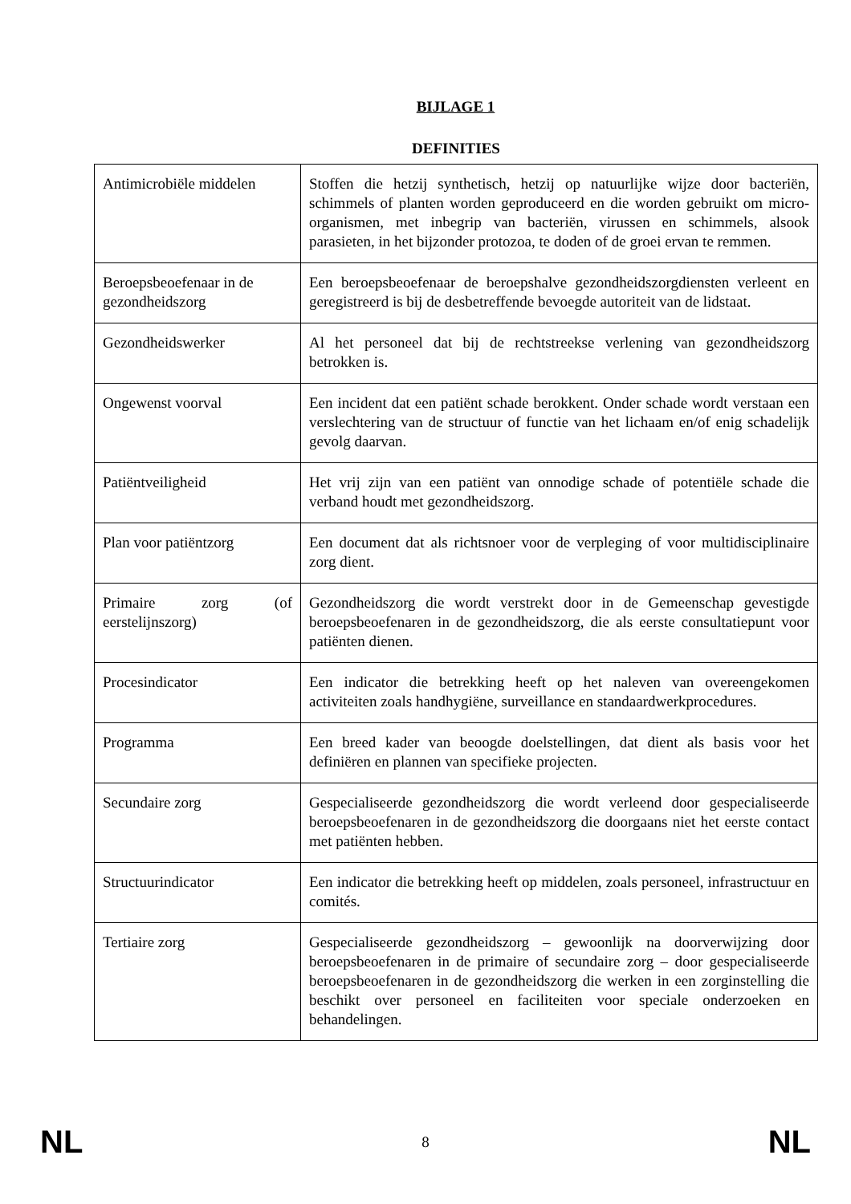BIJLAGE 1
DEFINITIES
| Antimicrobiële middelen | Stoffen die hetzij synthetisch, hetzij op natuurlijke wijze door bacteriën, schimmels of planten worden geproduceerd en die worden gebruikt om micro-organismen, met inbegrip van bacteriën, virussen en schimmels, alsook parasieten, in het bijzonder protozoa, te doden of de groei ervan te remmen. |
| Beroepsbeoefenaar in de gezondheidszorg | Een beroepsbeoefenaar de beroepshalve gezondheidszorgdiensten verleent en geregistreerd is bij de desbetreffende bevoegde autoriteit van de lidstaat. |
| Gezondheidswerker | Al het personeel dat bij de rechtstreekse verlening van gezondheidszorg betrokken is. |
| Ongewenst voorval | Een incident dat een patiënt schade berokkent. Onder schade wordt verstaan een verslechtering van de structuur of functie van het lichaam en/of enig schadelijk gevolg daarvan. |
| Patiëntveiligheid | Het vrij zijn van een patiënt van onnodige schade of potentiële schade die verband houdt met gezondheidszorg. |
| Plan voor patiëntzorg | Een document dat als richtsnoer voor de verpleging of voor multidisciplinaire zorg dient. |
| Primaire zorg (of eerstelijnszorg) | Gezondheidszorg die wordt verstrekt door in de Gemeenschap gevestigde beroepsbeoefenaren in de gezondheidszorg, die als eerste consultatiepunt voor patiënten dienen. |
| Procesindicator | Een indicator die betrekking heeft op het naleven van overeengekomen activiteiten zoals handhygiëne, surveillance en standaardwerkprocedures. |
| Programma | Een breed kader van beoogde doelstellingen, dat dient als basis voor het definiëren en plannen van specifieke projecten. |
| Secundaire zorg | Gespecialiseerde gezondheidszorg die wordt verleend door gespecialiseerde beroepsbeoefenaren in de gezondheidszorg die doorgaans niet het eerste contact met patiënten hebben. |
| Structuurindicator | Een indicator die betrekking heeft op middelen, zoals personeel, infrastructuur en comités. |
| Tertiaire zorg | Gespecialiseerde gezondheidszorg – gewoonlijk na doorverwijzing door beroepsbeoefenaren in de primaire of secundaire zorg – door gespecialiseerde beroepsbeoefenaren in de gezondheidszorg die werken in een zorginstelling die beschikt over personeel en faciliteiten voor speciale onderzoeken en behandelingen. |
NL 8 NL